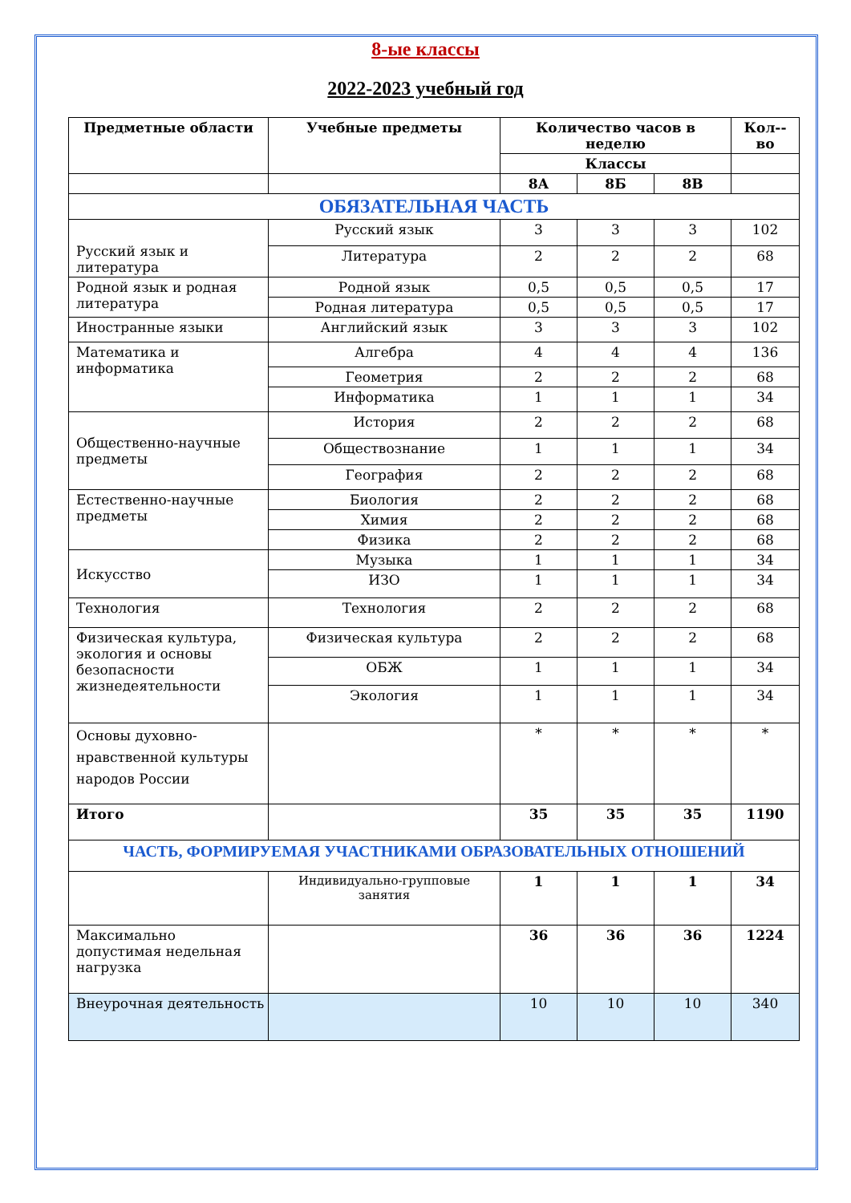8-ые классы
2022-2023 учебный год
| Предметные области | Учебные предметы | Количество часов в неделю | | | Кол--во |
| --- | --- | --- | --- | --- | --- |
| | | Классы | | | |
| | | 8А | 8Б | 8В | |
| ОБЯЗАТЕЛЬНАЯ ЧАСТЬ | | | | | |
| Русский язык и литература | Русский язык | 3 | 3 | 3 | 102 |
| | Литература | 2 | 2 | 2 | 68 |
| Родной язык и родная литература | Родной язык | 0,5 | 0,5 | 0,5 | 17 |
| | Родная литература | 0,5 | 0,5 | 0,5 | 17 |
| Иностранные языки | Английский язык | 3 | 3 | 3 | 102 |
| Математика и информатика | Алгебра | 4 | 4 | 4 | 136 |
| | Геометрия | 2 | 2 | 2 | 68 |
| | Информатика | 1 | 1 | 1 | 34 |
| Общественно-научные предметы | История | 2 | 2 | 2 | 68 |
| | Обществознание | 1 | 1 | 1 | 34 |
| | География | 2 | 2 | 2 | 68 |
| Естественно-научные предметы | Биология | 2 | 2 | 2 | 68 |
| | Химия | 2 | 2 | 2 | 68 |
| | Физика | 2 | 2 | 2 | 68 |
| Искусство | Музыка | 1 | 1 | 1 | 34 |
| | ИЗО | 1 | 1 | 1 | 34 |
| Технология | Технология | 2 | 2 | 2 | 68 |
| Физическая культура, экология и основы безопасности жизнедеятельности | Физическая культура | 2 | 2 | 2 | 68 |
| | ОБЖ | 1 | 1 | 1 | 34 |
| | Экология | 1 | 1 | 1 | 34 |
| Основы духовно-нравственной культуры народов России | | * | * | * | * |
| Итого | | 35 | 35 | 35 | 1190 |
| ЧАСТЬ, ФОРМИРУЕМАЯ УЧАСТНИКАМИ ОБРАЗОВАТЕЛЬНЫХ ОТНОШЕНИЙ | | | | | |
| | Индивидуально-групповые занятия | 1 | 1 | 1 | 34 |
| Максимально допустимая недельная нагрузка | | 36 | 36 | 36 | 1224 |
| Внеурочная деятельность | | 10 | 10 | 10 | 340 |